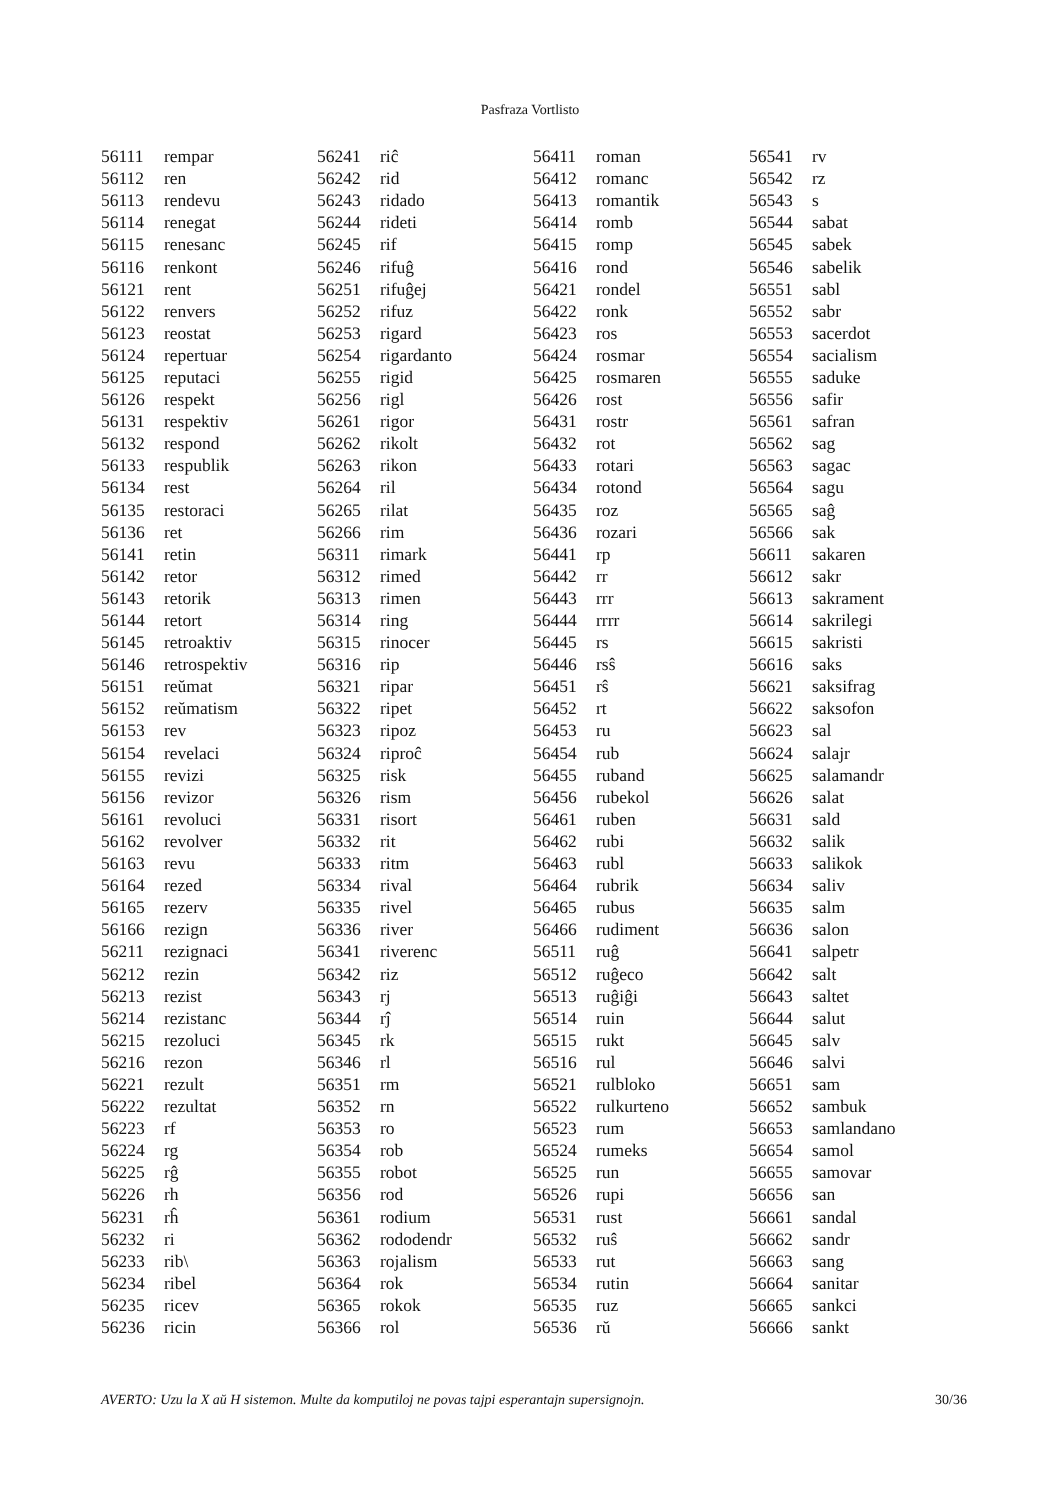Pasfraza Vortlisto
| 56111 | rempar |
| 56112 | ren |
| 56113 | rendevu |
| 56114 | renegat |
| 56115 | renesanc |
| 56116 | renkont |
| 56121 | rent |
| 56122 | renvers |
| 56123 | reostat |
| 56124 | repertuar |
| 56125 | reputaci |
| 56126 | respekt |
| 56131 | respektiv |
| 56132 | respond |
| 56133 | respublik |
| 56134 | rest |
| 56135 | restoraci |
| 56136 | ret |
| 56141 | retin |
| 56142 | retor |
| 56143 | retorik |
| 56144 | retort |
| 56145 | retroaktiv |
| 56146 | retrospektiv |
| 56151 | reŭmat |
| 56152 | reŭmatism |
| 56153 | rev |
| 56154 | revelaci |
| 56155 | revizi |
| 56156 | revizor |
| 56161 | revoluci |
| 56162 | revolver |
| 56163 | revu |
| 56164 | rezed |
| 56165 | rezerv |
| 56166 | rezign |
| 56211 | rezignaci |
| 56212 | rezin |
| 56213 | rezist |
| 56214 | rezistanc |
| 56215 | rezoluci |
| 56216 | rezon |
| 56221 | rezult |
| 56222 | rezultat |
| 56223 | rf |
| 56224 | rg |
| 56225 | rĝ |
| 56226 | rh |
| 56231 | rĥ |
| 56232 | ri |
| 56233 | rib\ |
| 56234 | ribel |
| 56235 | ricev |
| 56236 | ricin |
| 56241 | riĉ |
| 56242 | rid |
| 56243 | ridado |
| 56244 | rideti |
| 56245 | rif |
| 56246 | rifuĝ |
| 56251 | rifuĝej |
| 56252 | rifuz |
| 56253 | rigard |
| 56254 | rigardanto |
| 56255 | rigid |
| 56256 | rigl |
| 56261 | rigor |
| 56262 | rikolt |
| 56263 | rikon |
| 56264 | ril |
| 56265 | rilat |
| 56266 | rim |
| 56311 | rimark |
| 56312 | rimed |
| 56313 | rimen |
| 56314 | ring |
| 56315 | rinocer |
| 56316 | rip |
| 56321 | ripar |
| 56322 | ripet |
| 56323 | ripoz |
| 56324 | riproĉ |
| 56325 | risk |
| 56326 | rism |
| 56331 | risort |
| 56332 | rit |
| 56333 | ritm |
| 56334 | rival |
| 56335 | rivel |
| 56336 | river |
| 56341 | riverenc |
| 56342 | riz |
| 56343 | rj |
| 56344 | rĵ |
| 56345 | rk |
| 56346 | rl |
| 56351 | rm |
| 56352 | rn |
| 56353 | ro |
| 56354 | rob |
| 56355 | robot |
| 56356 | rod |
| 56361 | rodium |
| 56362 | rododendr |
| 56363 | rojalism |
| 56364 | rok |
| 56365 | rokok |
| 56366 | rol |
| 56411 | roman |
| 56412 | romanc |
| 56413 | romantik |
| 56414 | romb |
| 56415 | romp |
| 56416 | rond |
| 56421 | rondel |
| 56422 | ronk |
| 56423 | ros |
| 56424 | rosmar |
| 56425 | rosmaren |
| 56426 | rost |
| 56431 | rostr |
| 56432 | rot |
| 56433 | rotari |
| 56434 | rotond |
| 56435 | roz |
| 56436 | rozari |
| 56441 | rp |
| 56442 | rr |
| 56443 | rrr |
| 56444 | rrrr |
| 56445 | rs |
| 56446 | rsŝ |
| 56451 | rŝ |
| 56452 | rt |
| 56453 | ru |
| 56454 | rub |
| 56455 | ruband |
| 56456 | rubekol |
| 56461 | ruben |
| 56462 | rubi |
| 56463 | rubl |
| 56464 | rubrik |
| 56465 | rubus |
| 56466 | rudiment |
| 56511 | ruĝ |
| 56512 | ruĝeco |
| 56513 | ruĝiĝi |
| 56514 | ruin |
| 56515 | rukt |
| 56516 | rul |
| 56521 | rulbloko |
| 56522 | rulkurteno |
| 56523 | rum |
| 56524 | rumeks |
| 56525 | run |
| 56526 | rupi |
| 56531 | rust |
| 56532 | ruŝ |
| 56533 | rut |
| 56534 | rutin |
| 56535 | ruz |
| 56536 | rŭ |
| 56541 | rv |
| 56542 | rz |
| 56543 | s |
| 56544 | sabat |
| 56545 | sabek |
| 56546 | sabelik |
| 56551 | sabl |
| 56552 | sabr |
| 56553 | sacerdot |
| 56554 | sacialism |
| 56555 | saduke |
| 56556 | safir |
| 56561 | safran |
| 56562 | sag |
| 56563 | sagac |
| 56564 | sagu |
| 56565 | saĝ |
| 56566 | sak |
| 56611 | sakaren |
| 56612 | sakr |
| 56613 | sakrament |
| 56614 | sakrilegi |
| 56615 | sakristi |
| 56616 | saks |
| 56621 | saksifrag |
| 56622 | saksofon |
| 56623 | sal |
| 56624 | salajr |
| 56625 | salamandr |
| 56626 | salat |
| 56631 | sald |
| 56632 | salik |
| 56633 | salikok |
| 56634 | saliv |
| 56635 | salm |
| 56636 | salon |
| 56641 | salpetr |
| 56642 | salt |
| 56643 | saltet |
| 56644 | salut |
| 56645 | salv |
| 56646 | salvi |
| 56651 | sam |
| 56652 | sambuk |
| 56653 | samlandano |
| 56654 | samol |
| 56655 | samovar |
| 56656 | san |
| 56661 | sandal |
| 56662 | sandr |
| 56663 | sang |
| 56664 | sanitar |
| 56665 | sankci |
| 56666 | sankt |
AVERTO: Uzu la X aŭ H sistemon. Multe da komputiloj ne povas tajpi esperantajn supersignojn. 30/36